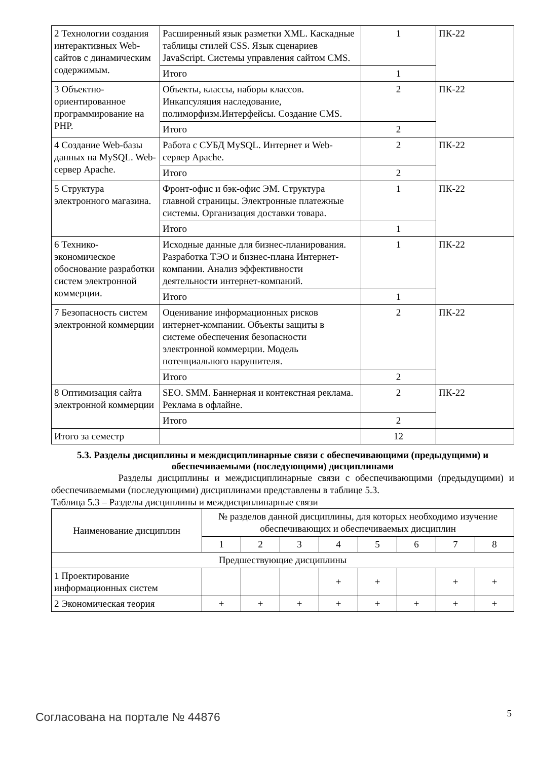| 2 Технологии создания интерактивных Web-сайтов с динамическим содержимым. | Расширенный язык разметки XML. Каскадные таблицы стилей CSS. Язык сценариев JavaScript. Системы управления сайтом CMS. | 1 | ПК-22 |
| | Итого | 1 | |
| 3 Объектно-ориентированное программирование на PHP. | Объекты, классы, наборы классов. Инкапсуляция наследование, полиморфизм.Интерфейсы. Создание CMS. | 2 | ПК-22 |
| | Итого | 2 | |
| 4 Создание Web-базы данных на MySQL. Web-сервер Apache. | Работа с СУБД MySQL. Интернет и Web-сервер Apache. | 2 | ПК-22 |
| | Итого | 2 | |
| 5 Структура электронного магазина. | Фронт-офис и бэк-офис ЭМ. Структура главной страницы. Электронные платежные системы. Организация доставки товара. | 1 | ПК-22 |
| | Итого | 1 | |
| 6 Технико-экономическое обоснование разработки систем электронной коммерции. | Исходные данные для бизнес-планирования. Разработка ТЭО и бизнес-плана Интернет-компании. Анализ эффективности деятельности интернет-компаний. | 1 | ПК-22 |
| | Итого | 1 | |
| 7 Безопасность систем электронной коммерции | Оценивание информационных рисков интернет-компании. Объекты защиты в системе обеспечения безопасности электронной коммерции. Модель потенциального нарушителя. | 2 | ПК-22 |
| | Итого | 2 | |
| 8 Оптимизация сайта электронной коммерции | SEO. SMM. Баннерная и контекстная реклама. Реклама в офлайне. | 2 | ПК-22 |
| | Итого | 2 | |
| Итого за семестр | | 12 | |
5.3. Разделы дисциплины и междисциплинарные связи с обеспечивающими (предыдущими) и обеспечиваемыми (последующими) дисциплинами
Разделы дисциплины и междисциплинарные связи с обеспечивающими (предыдущими) и обеспечиваемыми (последующими) дисциплинами представлены в таблице 5.3.
Таблица 5.3 – Разделы дисциплины и междисциплинарные связи
| Наименование дисциплин | № разделов данной дисциплины, для которых необходимо изучение обеспечивающих и обеспечиваемых дисциплин | | | | | | | |
| --- | --- | --- | --- | --- | --- | --- | --- | --- |
| | 1 | 2 | 3 | 4 | 5 | 6 | 7 | 8 |
| Предшествующие дисциплины | | | | | | | | |
| 1 Проектирование информационных систем | | | | + | + | | + | + |
| 2 Экономическая теория | + | + | + | + | + | + | + | + |
Согласована на портале № 44876 5